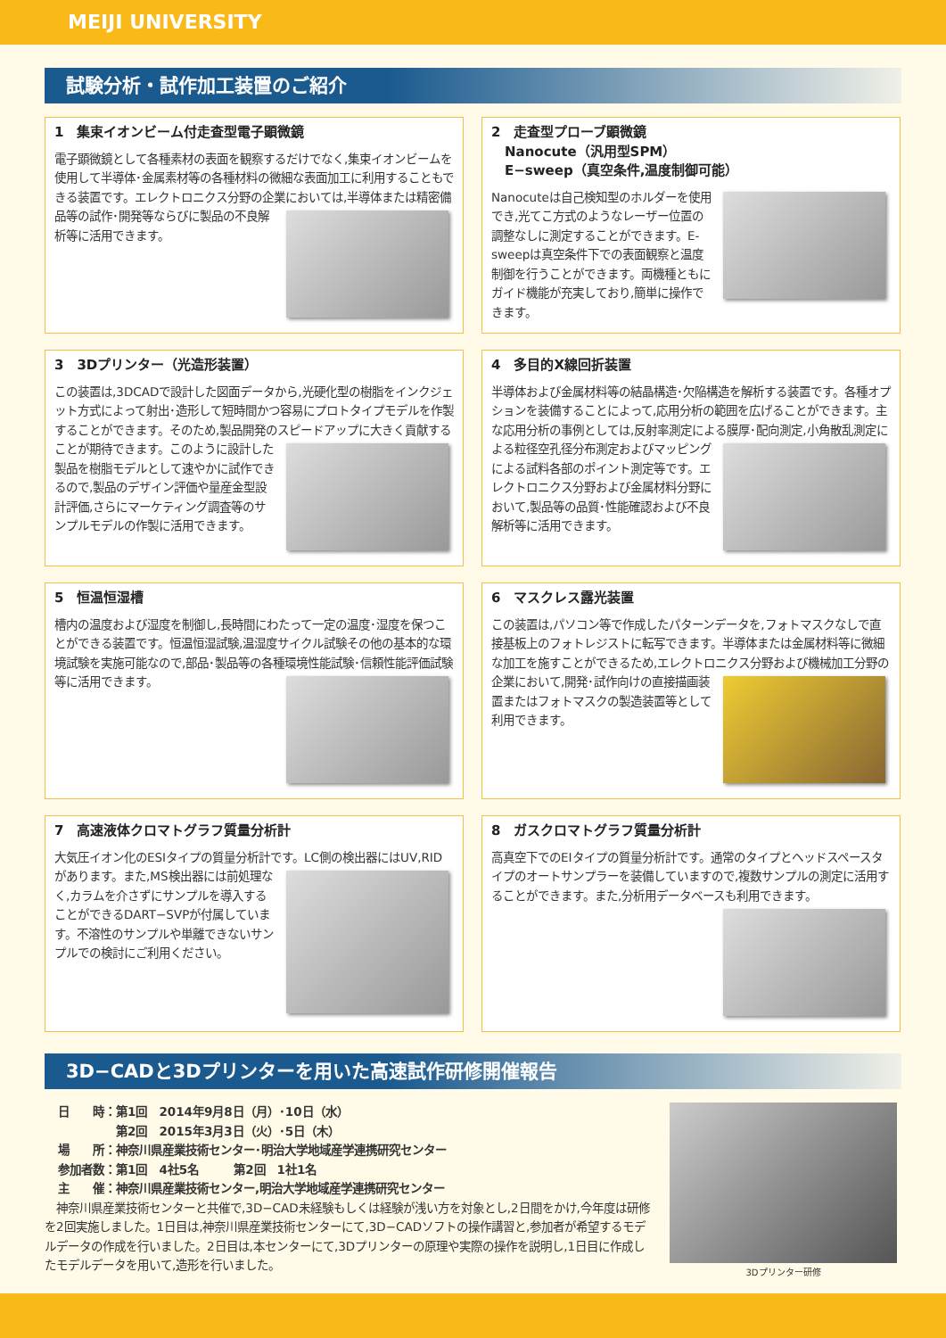MEIJI UNIVERSITY
試験分析・試作加工装置のご紹介
1　集束イオンビーム付走査型電子顕微鏡
電子顕微鏡として各種素材の表面を観察するだけでなく,集束イオンビームを使用して半導体･金属素材等の各種材料の微細な表面加工に利用することもできる装置です。エレクトロニクス分野の企業においては,半導体
または精密備品等の試作･開発等ならびに製品の不良解析等に活用できます。
2　走査型プローブ顕微鏡
　Nanocute（汎用型SPM）
　E−sweep（真空条件,温度制御可能）
Nanocuteは自己検知型のホルダーを使用でき,光てこ方式のようなレーザー位置の調整なしに測定することができます。E-sweepは真空条件下での表面観察と温度制御を行うことができます。両機種ともにガイド機能が充実しており,簡単に操作できます。
3　3Dプリンター（光造形装置）
この装置は,3DCADで設計した図面データから,光硬化型の樹脂をインクジェット方式によって射出･造形して短時間かつ容易にプロトタイプモデルを作製することができます。そのため,製品開発のスピードアップに大きく
貢献することが期待できます。このように設計した製品を樹脂モデルとして速やかに試作できるので,製品のデザイン評価や量産金型設計評価,さらにマーケティング調査等のサンプルモデルの作製に活用できます。
4　多目的X線回折装置
半導体および金属材料等の結晶構造･欠陥構造を解析する装置です。各種オプションを装備することによって,応用分析の範囲を広げることができます。主な応用分析の事例としては,反射率測定による膜厚･配向測定,小
角散乱測定による粒径空孔径分布測定およびマッピングによる試料各部のポイント測定等です。エレクトロニクス分野および金属材料分野において,製品等の品質･性能確認および不良解析等に活用できます。
5　恒温恒湿槽
槽内の温度および湿度を制御し,長時間にわたって一定の温度･湿度を保つことができる装置です。恒温恒湿試験,温湿度サイクル試験その他の基本的な環境試験を実施可能なので,部品･製品等の各種環境性能試験･信
頼性能評価試験等に活用できます。
6　マスクレス露光装置
この装置は,パソコン等で作成したパターンデータを,フォトマスクなしで直接基板上のフォトレジストに転写できます。半導体または金属材料等に微細な加工を施すことができるため,エレクトロニクス分野および機械加工
分野の企業において,開発･試作向けの直接描画装置またはフォトマスクの製造装置等として利用できます。
7　高速液体クロマトグラフ質量分析計
大気圧イオン化のESIタイプの質量分析計です。LC側の検出器にはUV,
RIDがあります。また,MS検出器には前処理なく,カラムを介さずにサンプルを導入することができるDART−SVPが付属しています。不溶性のサンプルや単離できないサンプルでの検討にご利用ください。
8　ガスクロマトグラフ質量分析計
高真空下でのEIタイプの質量分析計です。通常のタイプとヘッドスペースタイプのオートサンプラーを装備していますので,複数サンプルの測定に活用することができます。また,分析用データベースも利用できます。
3D−CADと3Dプリンターを用いた高速試作研修開催報告
3Dプリンター研修
日　　時：第1回　2014年9月8日（月）･10日（水）
　　　　　第2回　2015年3月3日（火）･5日（木）
場　　所：神奈川県産業技術センター･明治大学地域産学連携研究センター
参加者数：第1回　4社5名　　　第2回　1社1名
主　　催：神奈川県産業技術センター,明治大学地域産学連携研究センター
　神奈川県産業技術センターと共催で,3D−CAD未経験もしくは経験が浅い方を対象とし,2日間をかけ,今年度は研修を2回実施しました。1日目は,神奈川県産業技術センターにて,3D−CADソフトの操作講習と,参加者が希望するモデルデータの作成を行いました。2日目は,本センターにて,3Dプリンターの原理や実際の操作を説明し,1日目に作成したモデルデータを用いて,造形を行いました。